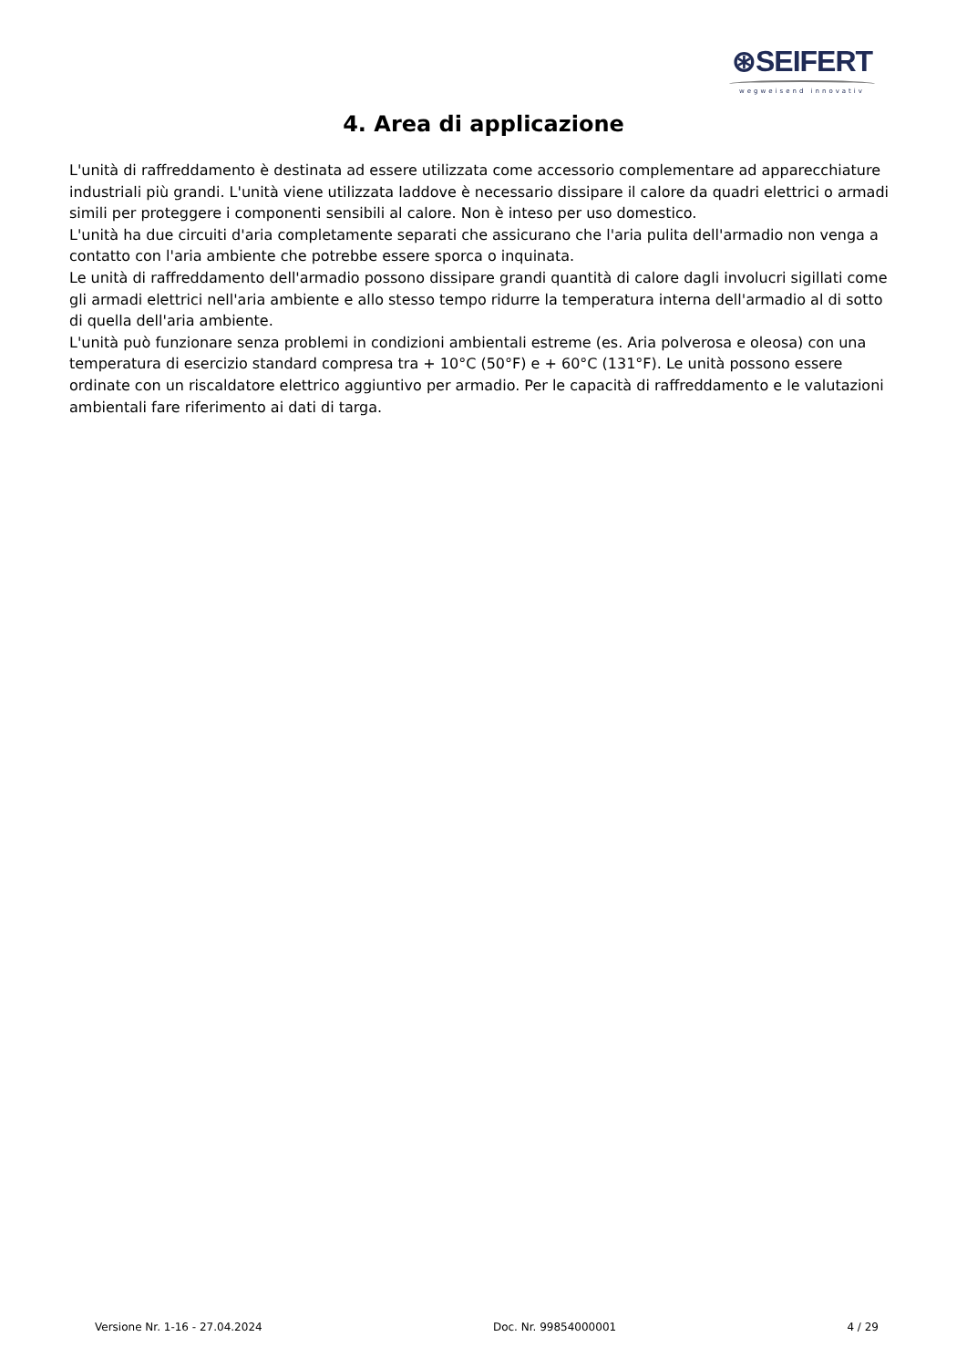⊛SEIFERT
wegweisend innovativ
4. Area di applicazione
L'unità di raffreddamento è destinata ad essere utilizzata come accessorio complementare ad apparecchiature industriali più grandi. L'unità viene utilizzata laddove è necessario dissipare il calore da quadri elettrici o armadi simili per proteggere i componenti sensibili al calore. Non è inteso per uso domestico.
L'unità ha due circuiti d'aria completamente separati che assicurano che l'aria pulita dell'armadio non venga a contatto con l'aria ambiente che potrebbe essere sporca o inquinata.
Le unità di raffreddamento dell'armadio possono dissipare grandi quantità di calore dagli involucri sigillati come gli armadi elettrici nell'aria ambiente e allo stesso tempo ridurre la temperatura interna dell'armadio al di sotto di quella dell'aria ambiente.
L'unità può funzionare senza problemi in condizioni ambientali estreme (es. Aria polverosa e oleosa) con una temperatura di esercizio standard compresa tra + 10°C (50°F) e + 60°C (131°F). Le unità possono essere ordinate con un riscaldatore elettrico aggiuntivo per armadio. Per le capacità di raffreddamento e le valutazioni ambientali fare riferimento ai dati di targa.
Versione Nr. 1-16 - 27.04.2024 Doc. Nr. 99854000001 4 / 29